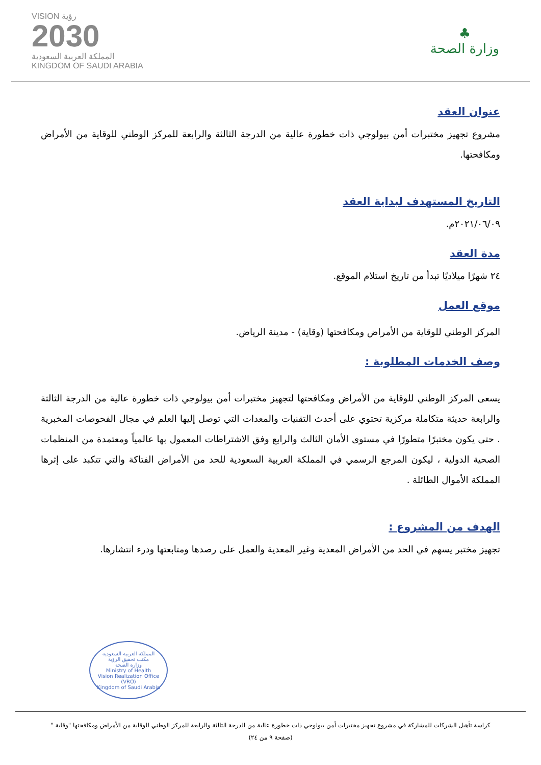♣
وزارة الصحة
VISION رؤية
2030
المملكة العربية السعودية
KINGDOM OF SAUDI ARABIA
عنوان العقد
مشروع تجهيز مختبرات أمن بيولوجي ذات خطورة عالية من الدرجة الثالثة والرابعة للمركز الوطني للوقاية من الأمراض ومكافحتها.
التاريخ المستهدف لبداية العقد
٢٠٢١/٠٦/٠٩م.
مدة العقد
٢٤ شهرًا ميلاديًا تبدأ من تاريخ استلام الموقع.
موقع العمل
المركز الوطني للوقاية من الأمراض ومكافحتها (وقاية) - مدينة الرياض.
وصف الخدمات المطلوبة :
يسعى المركز الوطني للوقاية من الأمراض ومكافحتها لتجهيز مختبرات أمن بيولوجي ذات خطورة عالية من الدرجة الثالثة والرابعة حديثة متكاملة مركزية تحتوي على أحدث التقنيات والمعدات التي توصل إليها العلم في مجال الفحوصات المخبرية . حتى يكون مختبرًا متطورًا في مستوى الأمان الثالث والرابع وفق الاشتراطات المعمول بها عالمياً ومعتمدة من المنظمات الصحية الدولية ، ليكون المرجع الرسمي في المملكة العربية السعودية للحد من الأمراض الفتاكة والتي تتكبد على إثرها المملكة الأموال الطائلة .
الهدف من المشروع :
تجهيز مختبر يسهم في الحد من الأمراض المعدية وغير المعدية والعمل على رصدها ومتابعتها ودرء انتشارها.
المملكة العربية السعودية
مكتب تحقيق الرؤية
وزارة الصحة
Ministry of Health
Vision Realization Office (VRO)
Kingdom of Saudi Arabia
كراسة تأهيل الشركات للمشاركة في مشروع تجهيز مختبرات أمن بيولوجي ذات خطورة عالية من الدرجة الثالثة والرابعة للمركز الوطني للوقاية من الأمراض ومكافحتها "وقاية "
(صفحة ٩ من ٢٤)